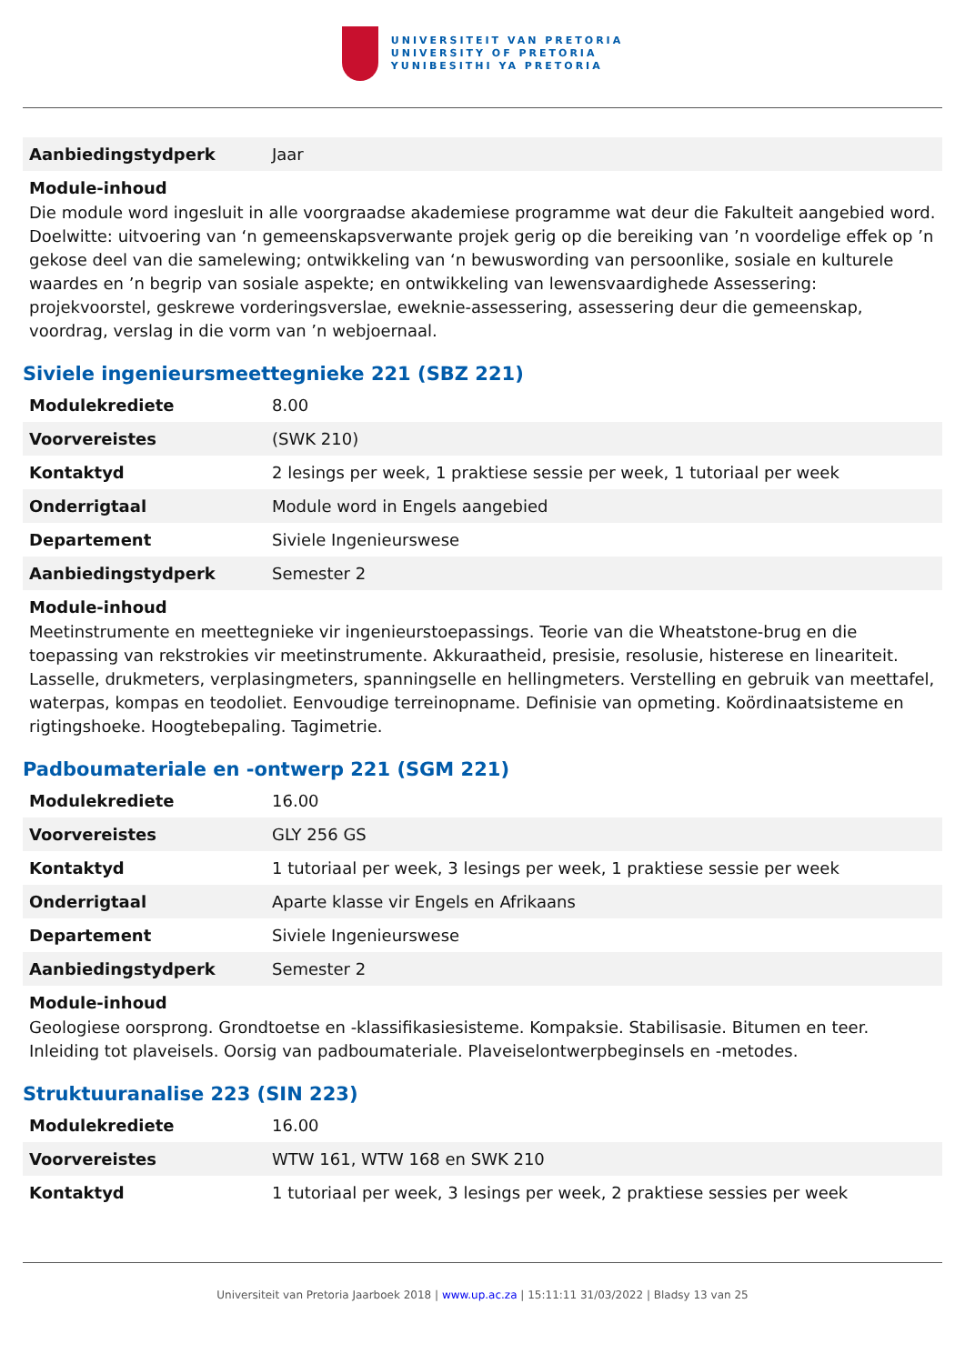UNIVERSITEIT VAN PRETORIA
UNIVERSITY OF PRETORIA
YUNIBESITHI YA PRETORIA
| Aanbiedingstydperk | Jaar |
Module-inhoud
Die module word ingesluit in alle voorgraadse akademiese programme wat deur die Fakulteit aangebied word. Doelwitte: uitvoering van ‘n gemeenskapsverwante projek gerig op die bereiking van ’n voordelige effek op ’n gekose deel van die samelewing; ontwikkeling van ‘n bewuswording van persoonlike, sosiale en kulturele waardes en ’n begrip van sosiale aspekte; en ontwikkeling van lewensvaardighede Assessering: projekvoorstel, geskrewe vorderingsverslae, eweknie-assessering, assessering deur die gemeenskap, voordrag, verslag in die vorm van ’n webjoernaal.
Siviele ingenieursmeettegnieke 221 (SBZ 221)
| Modulekrediete | 8.00 |
| Voorvereistes | (SWK 210) |
| Kontaktyd | 2 lesings per week, 1 praktiese sessie per week, 1 tutoriaal per week |
| Onderrigtaal | Module word in Engels aangebied |
| Departement | Siviele Ingenieurswese |
| Aanbiedingstydperk | Semester 2 |
Module-inhoud
Meetinstrumente en meettegnieke vir ingenieurstoepassings. Teorie van die Wheatstone-brug en die toepassing van rekstrokies vir meetinstrumente. Akkuraatheid, presisie, resolusie, histerese en lineariteit. Lasselle, drukmeters, verplasingmeters, spanningselle en hellingmeters. Verstelling en gebruik van meettafel, waterpas, kompas en teodoliet. Eenvoudige terreinopname. Definisie van opmeting. Koördinaatsisteme en rigtingshoeke. Hoogtebepaling. Tagimetrie.
Padboumateriale en -ontwerp 221 (SGM 221)
| Modulekrediete | 16.00 |
| Voorvereistes | GLY 256 GS |
| Kontaktyd | 1 tutoriaal per week, 3 lesings per week, 1 praktiese sessie per week |
| Onderrigtaal | Aparte klasse vir Engels en Afrikaans |
| Departement | Siviele Ingenieurswese |
| Aanbiedingstydperk | Semester 2 |
Module-inhoud
Geologiese oorsprong. Grondtoetse en -klassifikasiesisteme. Kompaksie. Stabilisasie. Bitumen en teer. Inleiding tot plaveisels. Oorsig van padboumateriale. Plaveiselontwerpbeginsels en -metodes.
Struktuuranalise 223 (SIN 223)
| Modulekrediete | 16.00 |
| Voorvereistes | WTW 161, WTW 168 en SWK 210 |
| Kontaktyd | 1 tutoriaal per week, 3 lesings per week, 2 praktiese sessies per week |
Universiteit van Pretoria Jaarboek 2018 | www.up.ac.za | 15:11:11 31/03/2022 | Bladsy 13 van 25